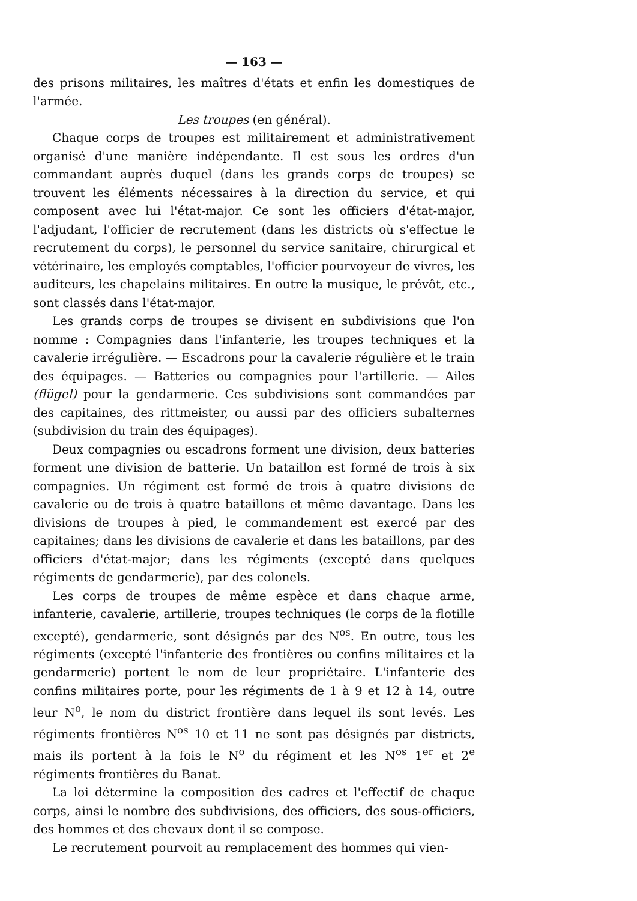— 163 —
des prisons militaires, les maîtres d'états et enfin les domestiques de l'armée.
Les troupes (en général).
Chaque corps de troupes est militairement et administrativement organisé d'une manière indépendante. Il est sous les ordres d'un commandant auprès duquel (dans les grands corps de troupes) se trouvent les éléments nécessaires à la direction du service, et qui composent avec lui l'état-major. Ce sont les officiers d'état-major, l'adjudant, l'officier de recrutement (dans les districts où s'effectue le recrutement du corps), le personnel du service sanitaire, chirurgical et vétérinaire, les employés comptables, l'officier pourvoyeur de vivres, les auditeurs, les chapelains militaires. En outre la musique, le prévôt, etc., sont classés dans l'état-major.
Les grands corps de troupes se divisent en subdivisions que l'on nomme : Compagnies dans l'infanterie, les troupes techniques et la cavalerie irrégulière. — Escadrons pour la cavalerie régulière et le train des équipages. — Batteries ou compagnies pour l'artillerie. — Ailes (flügel) pour la gendarmerie. Ces subdivisions sont commandées par des capitaines, des rittmeister, ou aussi par des officiers subalternes (subdivision du train des équipages).
Deux compagnies ou escadrons forment une division, deux batteries forment une division de batterie. Un bataillon est formé de trois à six compagnies. Un régiment est formé de trois à quatre divisions de cavalerie ou de trois à quatre bataillons et même davantage. Dans les divisions de troupes à pied, le commandement est exercé par des capitaines; dans les divisions de cavalerie et dans les bataillons, par des officiers d'état-major; dans les régiments (excepté dans quelques régiments de gendarmerie), par des colonels.
Les corps de troupes de même espèce et dans chaque arme, infanterie, cavalerie, artillerie, troupes techniques (le corps de la flotille excepté), gendarmerie, sont désignés par des N<sup>os</sup>. En outre, tous les régiments (excepté l'infanterie des frontières ou confins militaires et la gendarmerie) portent le nom de leur propriétaire. L'infanterie des confins militaires porte, pour les régiments de 1 à 9 et 12 à 14, outre leur N<sup>o</sup>, le nom du district frontière dans lequel ils sont levés. Les régiments frontières N<sup>os</sup> 10 et 11 ne sont pas désignés par districts, mais ils portent à la fois le N<sup>o</sup> du régiment et les N<sup>os</sup> 1<sup>er</sup> et 2<sup>e</sup> régiments frontières du Banat.
La loi détermine la composition des cadres et l'effectif de chaque corps, ainsi le nombre des subdivisions, des officiers, des sous-officiers, des hommes et des chevaux dont il se compose.
Le recrutement pourvoit au remplacement des hommes qui vien-